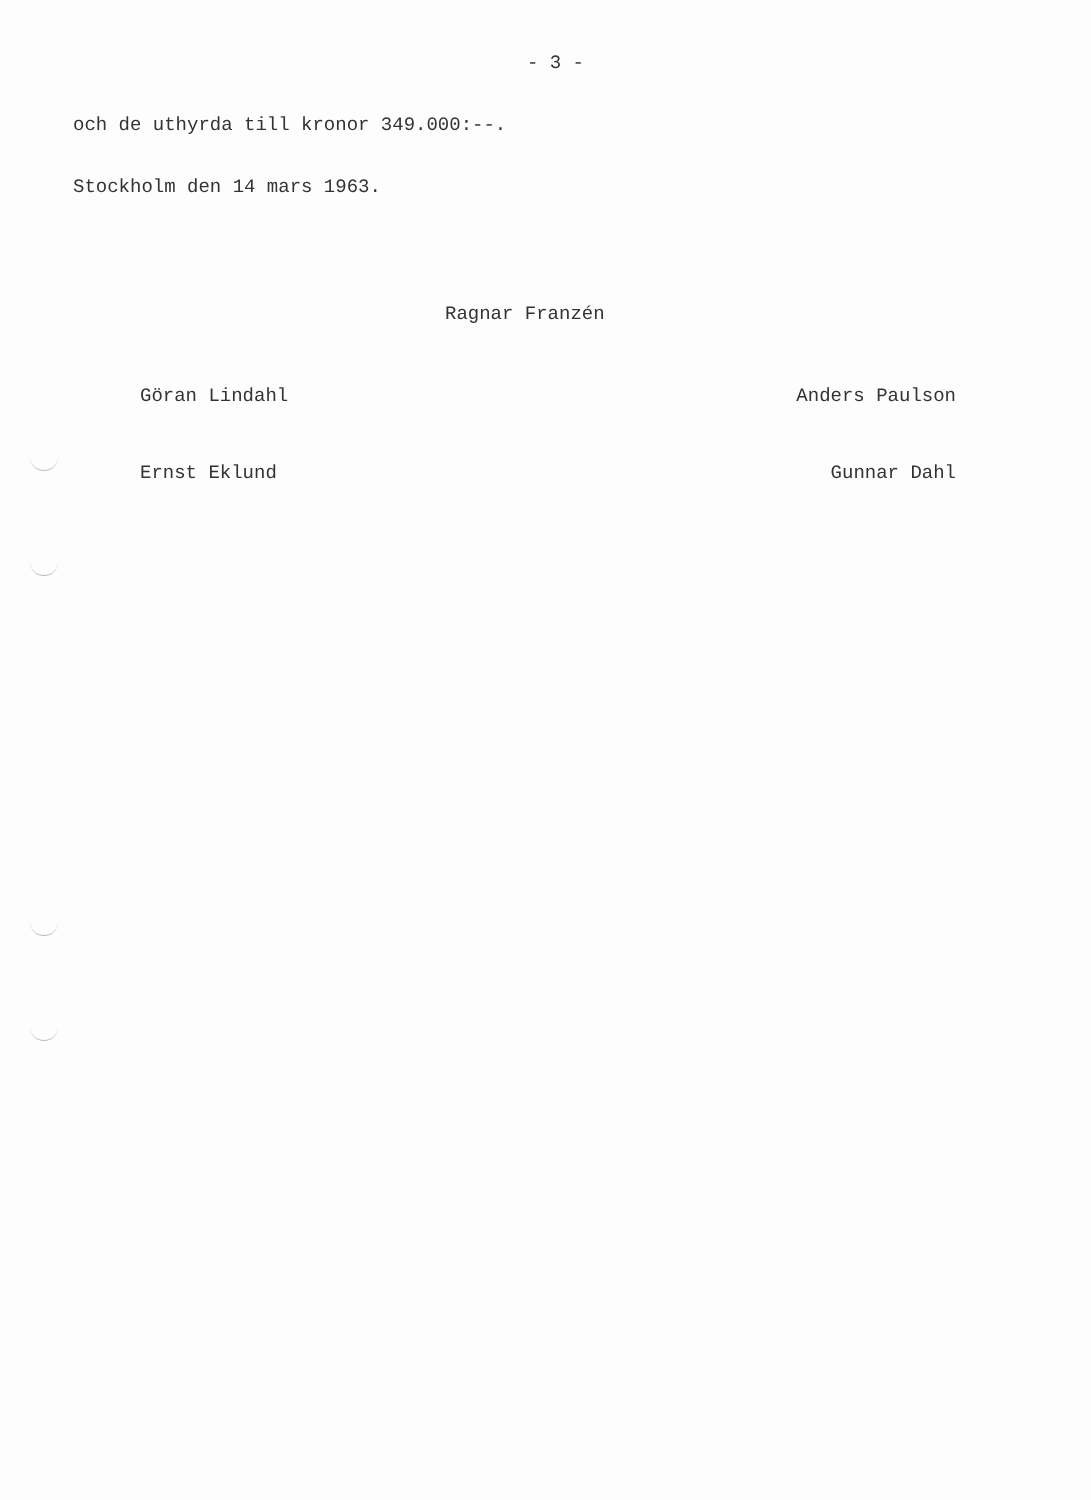- 3 -
och de uthyrda till kronor 349.000:--.
Stockholm den 14 mars 1963.
Ragnar Franzén
Göran Lindahl Anders Paulson
Ernst Eklund Gunnar Dahl